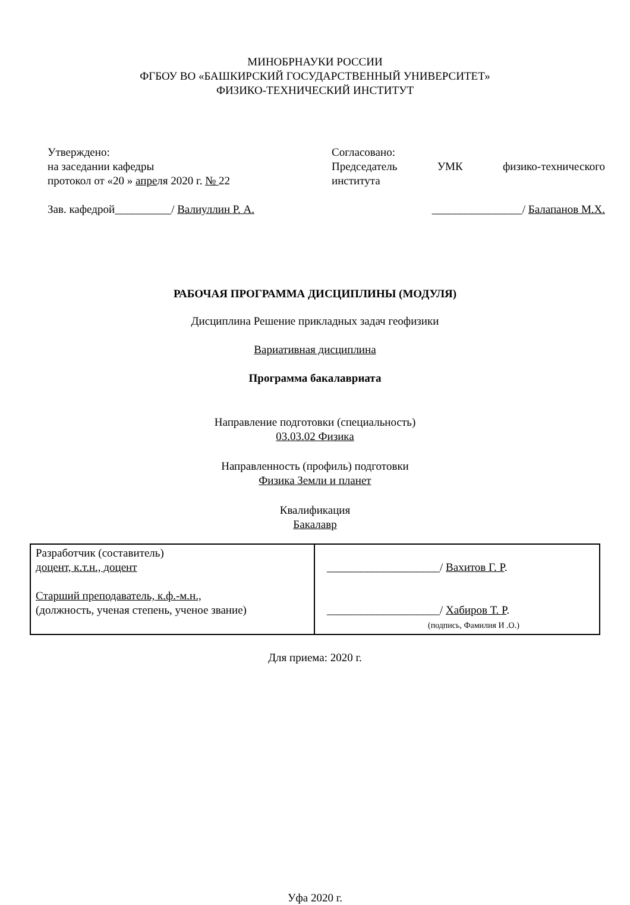МИНОБРНАУКИ РОССИИ
ФГБОУ ВО «БАШКИРСКИЙ ГОСУДАРСТВЕННЫЙ УНИВЕРСИТЕТ»
ФИЗИКО-ТЕХНИЧЕСКИЙ ИНСТИТУТ
Утверждено:
на заседании кафедры
протокол от «20 » апреля 2020 г. № 22
Согласовано:
Председатель УМК физико-технического
института
Зав. кафедрой__________/ Валиуллин Р. А.
________________/ Балапанов М.Х.
РАБОЧАЯ ПРОГРАММА ДИСЦИПЛИНЫ (МОДУЛЯ)
Дисциплина Решение прикладных задач геофизики
Вариативная дисциплина
Программа бакалавриата
Направление подготовки (специальность)
03.03.02 Физика
Направленность (профиль) подготовки
Физика Земли и планет
Квалификация
Бакалавр
| Разработчик (составитель) доцент, к.т.н., доцент Старший преподаватель, к.ф.-м.н., (должность, ученая степень, ученое звание) | ____________________/ Вахитов Г. Р . ____________________/ Хабиров Т. Р . (подпись, Фамилия И .О.) |
Для приема: 2020 г.
Уфа 2020 г.